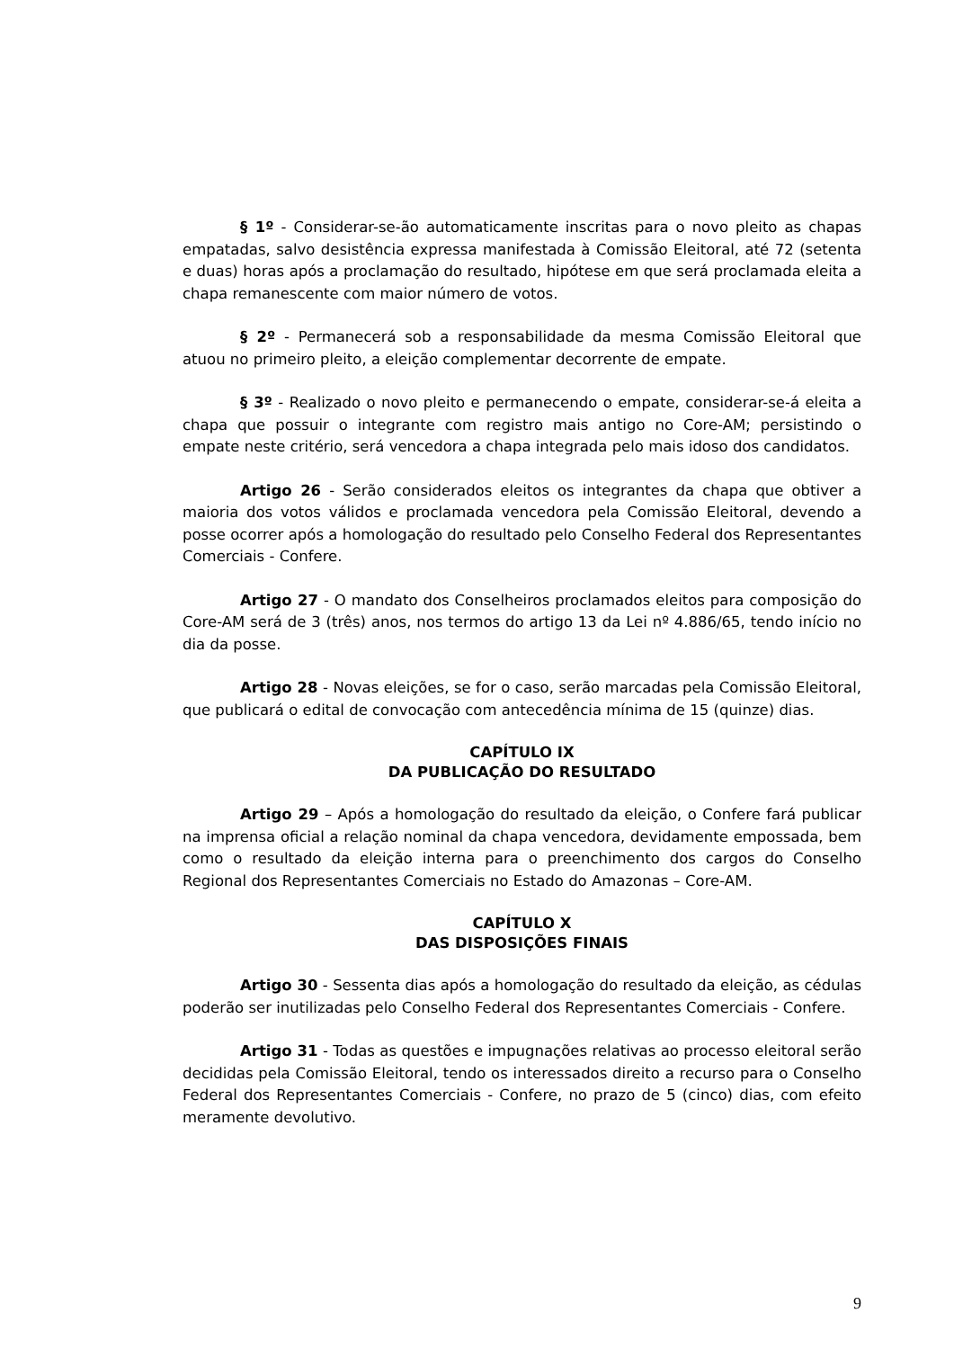§ 1º - Considerar-se-ão automaticamente inscritas para o novo pleito as chapas empatadas, salvo desistência expressa manifestada à Comissão Eleitoral, até 72 (setenta e duas) horas após a proclamação do resultado, hipótese em que será proclamada eleita a chapa remanescente com maior número de votos.
§ 2º - Permanecerá sob a responsabilidade da mesma Comissão Eleitoral que atuou no primeiro pleito, a eleição complementar decorrente de empate.
§ 3º - Realizado o novo pleito e permanecendo o empate, considerar-se-á eleita a chapa que possuir o integrante com registro mais antigo no Core-AM; persistindo o empate neste critério, será vencedora a chapa integrada pelo mais idoso dos candidatos.
Artigo 26 - Serão considerados eleitos os integrantes da chapa que obtiver a maioria dos votos válidos e proclamada vencedora pela Comissão Eleitoral, devendo a posse ocorrer após a homologação do resultado pelo Conselho Federal dos Representantes Comerciais - Confere.
Artigo 27 - O mandato dos Conselheiros proclamados eleitos para composição do Core-AM será de 3 (três) anos, nos termos do artigo 13 da Lei nº 4.886/65, tendo início no dia da posse.
Artigo 28 - Novas eleições, se for o caso, serão marcadas pela Comissão Eleitoral, que publicará o edital de convocação com antecedência mínima de 15 (quinze) dias.
CAPÍTULO IX
DA PUBLICAÇÃO DO RESULTADO
Artigo 29 – Após a homologação do resultado da eleição, o Confere fará publicar na imprensa oficial a relação nominal da chapa vencedora, devidamente empossada, bem como o resultado da eleição interna para o preenchimento dos cargos do Conselho Regional dos Representantes Comerciais no Estado do Amazonas – Core-AM.
CAPÍTULO X
DAS DISPOSIÇÕES FINAIS
Artigo 30 - Sessenta dias após a homologação do resultado da eleição, as cédulas poderão ser inutilizadas pelo Conselho Federal dos Representantes Comerciais - Confere.
Artigo 31 - Todas as questões e impugnações relativas ao processo eleitoral serão decididas pela Comissão Eleitoral, tendo os interessados direito a recurso para o Conselho Federal dos Representantes Comerciais - Confere, no prazo de 5 (cinco) dias, com efeito meramente devolutivo.
9